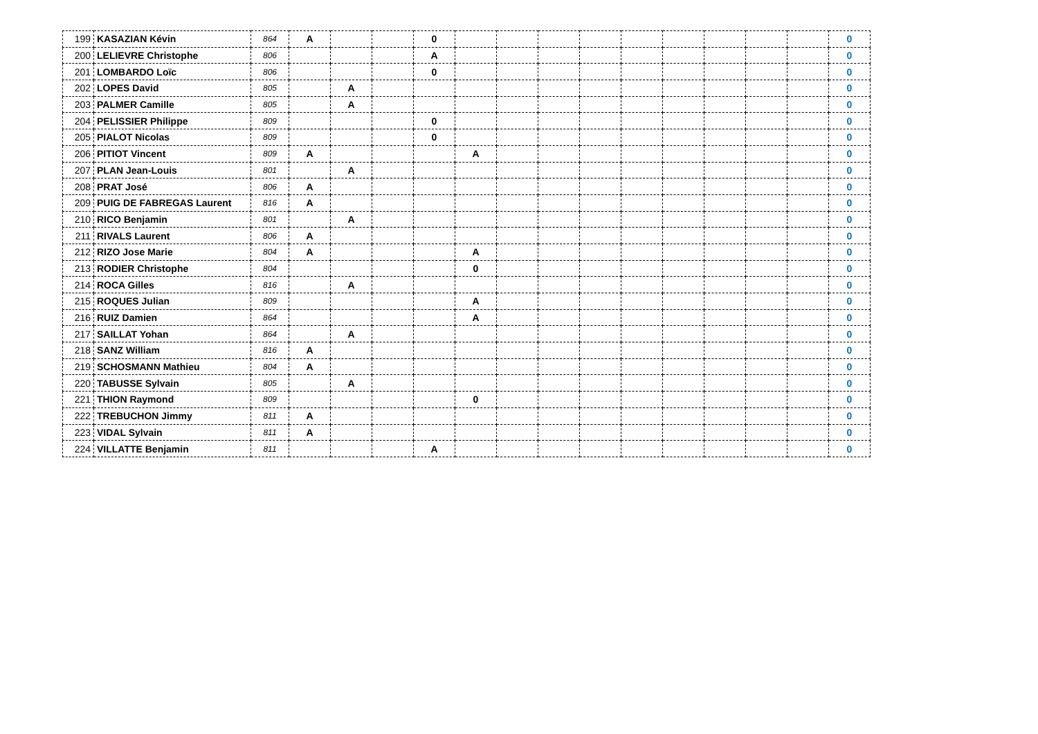| 199 | KASAZIAN Kévin | 864 | A | | | 0 | | | | | | | | | | 0 |
| 200 | LELIEVRE Christophe | 806 | | | | A | | | | | | | | | | 0 |
| 201 | LOMBARDO Loïc | 806 | | | | 0 | | | | | | | | | | 0 |
| 202 | LOPES David | 805 | | A | | | | | | | | | | | | 0 |
| 203 | PALMER Camille | 805 | | A | | | | | | | | | | | | 0 |
| 204 | PELISSIER Philippe | 809 | | | | 0 | | | | | | | | | | 0 |
| 205 | PIALOT Nicolas | 809 | | | | 0 | | | | | | | | | | 0 |
| 206 | PITIOT Vincent | 809 | A | | | | A | | | | | | | | | 0 |
| 207 | PLAN Jean-Louis | 801 | | A | | | | | | | | | | | | 0 |
| 208 | PRAT José | 806 | A | | | | | | | | | | | | | 0 |
| 209 | PUIG DE FABREGAS Laurent | 816 | A | | | | | | | | | | | | | 0 |
| 210 | RICO Benjamin | 801 | | A | | | | | | | | | | | | 0 |
| 211 | RIVALS Laurent | 806 | A | | | | | | | | | | | | | 0 |
| 212 | RIZO Jose Marie | 804 | A | | | | A | | | | | | | | | 0 |
| 213 | RODIER Christophe | 804 | | | | | 0 | | | | | | | | | 0 |
| 214 | ROCA Gilles | 816 | | A | | | | | | | | | | | | 0 |
| 215 | ROQUES Julian | 809 | | | | | A | | | | | | | | | 0 |
| 216 | RUIZ Damien | 864 | | | | | A | | | | | | | | | 0 |
| 217 | SAILLAT Yohan | 864 | | A | | | | | | | | | | | | 0 |
| 218 | SANZ William | 816 | A | | | | | | | | | | | | | 0 |
| 219 | SCHOSMANN Mathieu | 804 | A | | | | | | | | | | | | | 0 |
| 220 | TABUSSE Sylvain | 805 | | A | | | | | | | | | | | | 0 |
| 221 | THION Raymond | 809 | | | | | 0 | | | | | | | | | 0 |
| 222 | TREBUCHON Jimmy | 811 | A | | | | | | | | | | | | | 0 |
| 223 | VIDAL Sylvain | 811 | A | | | | | | | | | | | | | 0 |
| 224 | VILLATTE Benjamin | 811 | | | | A | | | | | | | | | | 0 |